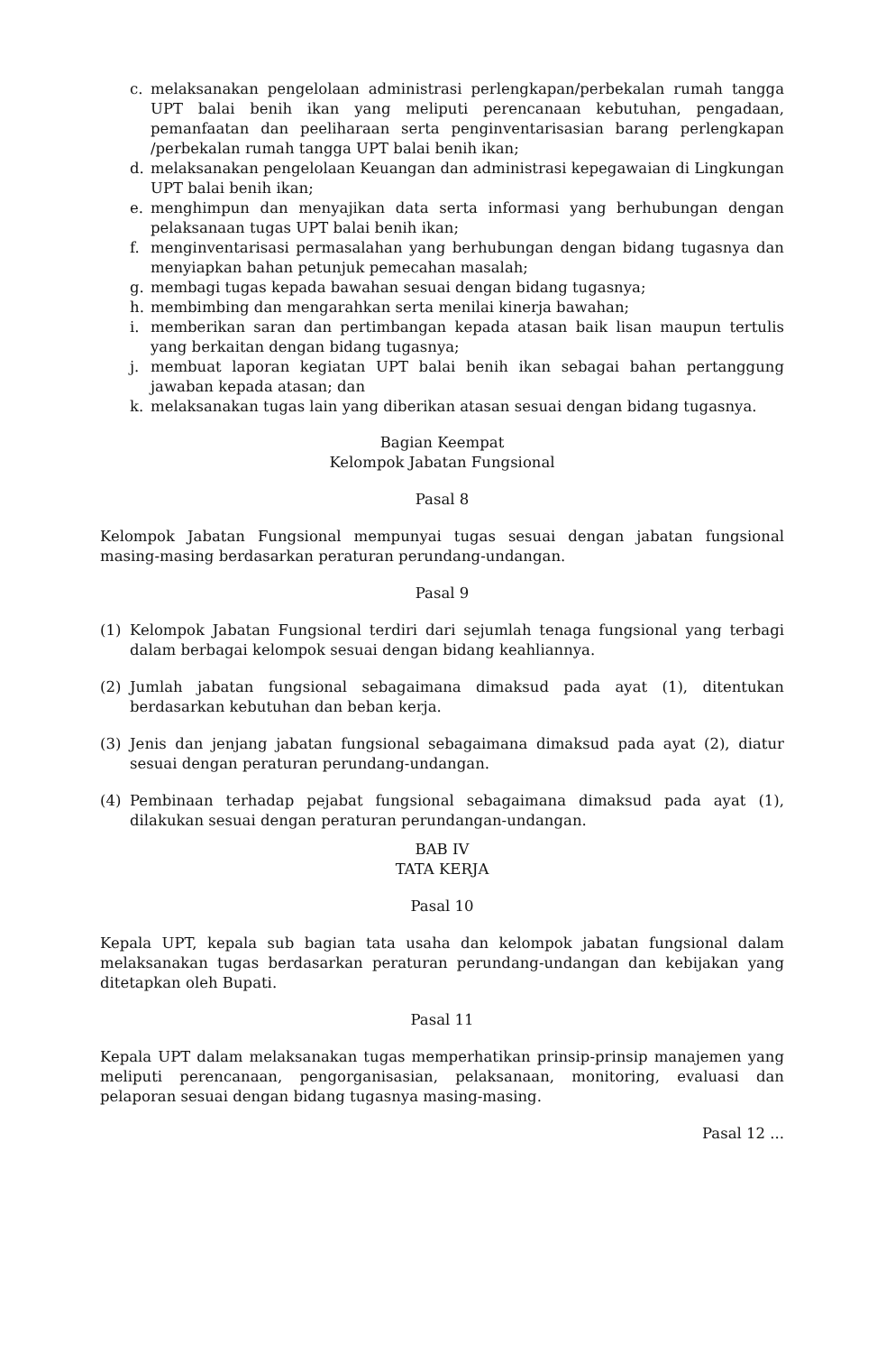c. melaksanakan pengelolaan administrasi perlengkapan/perbekalan rumah tangga UPT balai benih ikan yang meliputi perencanaan kebutuhan, pengadaan, pemanfaatan dan peeliharaan serta penginventarisasian barang perlengkapan /perbekalan rumah tangga UPT balai benih ikan;
d. melaksanakan pengelolaan Keuangan dan administrasi kepegawaian di Lingkungan UPT balai benih ikan;
e. menghimpun dan menyajikan data serta informasi yang berhubungan dengan pelaksanaan tugas UPT balai benih ikan;
f. menginventarisasi permasalahan yang berhubungan dengan bidang tugasnya dan menyiapkan bahan petunjuk pemecahan masalah;
g. membagi tugas kepada bawahan sesuai dengan bidang tugasnya;
h. membimbing dan mengarahkan serta menilai kinerja bawahan;
i. memberikan saran dan pertimbangan kepada atasan baik lisan maupun tertulis yang berkaitan dengan bidang tugasnya;
j. membuat laporan kegiatan UPT balai benih ikan sebagai bahan pertanggung jawaban kepada atasan; dan
k. melaksanakan tugas lain yang diberikan atasan sesuai dengan bidang tugasnya.
Bagian Keempat
Kelompok Jabatan Fungsional
Pasal 8
Kelompok Jabatan Fungsional mempunyai tugas sesuai dengan jabatan fungsional masing-masing berdasarkan peraturan perundang-undangan.
Pasal 9
(1) Kelompok Jabatan Fungsional terdiri dari sejumlah tenaga fungsional yang terbagi dalam berbagai kelompok sesuai dengan bidang keahliannya.
(2) Jumlah jabatan fungsional sebagaimana dimaksud pada ayat (1), ditentukan berdasarkan kebutuhan dan beban kerja.
(3) Jenis dan jenjang jabatan fungsional sebagaimana dimaksud pada ayat (2), diatur sesuai dengan peraturan perundang-undangan.
(4) Pembinaan terhadap pejabat fungsional sebagaimana dimaksud pada ayat (1), dilakukan sesuai dengan peraturan perundangan-undangan.
BAB IV
TATA KERJA
Pasal 10
Kepala UPT, kepala sub bagian tata usaha dan kelompok jabatan fungsional dalam melaksanakan tugas berdasarkan peraturan perundang-undangan dan kebijakan yang ditetapkan oleh Bupati.
Pasal 11
Kepala UPT dalam melaksanakan tugas memperhatikan prinsip-prinsip manajemen yang meliputi perencanaan, pengorganisasian, pelaksanaan, monitoring, evaluasi dan pelaporan sesuai dengan bidang tugasnya masing-masing.
Pasal 12 ...